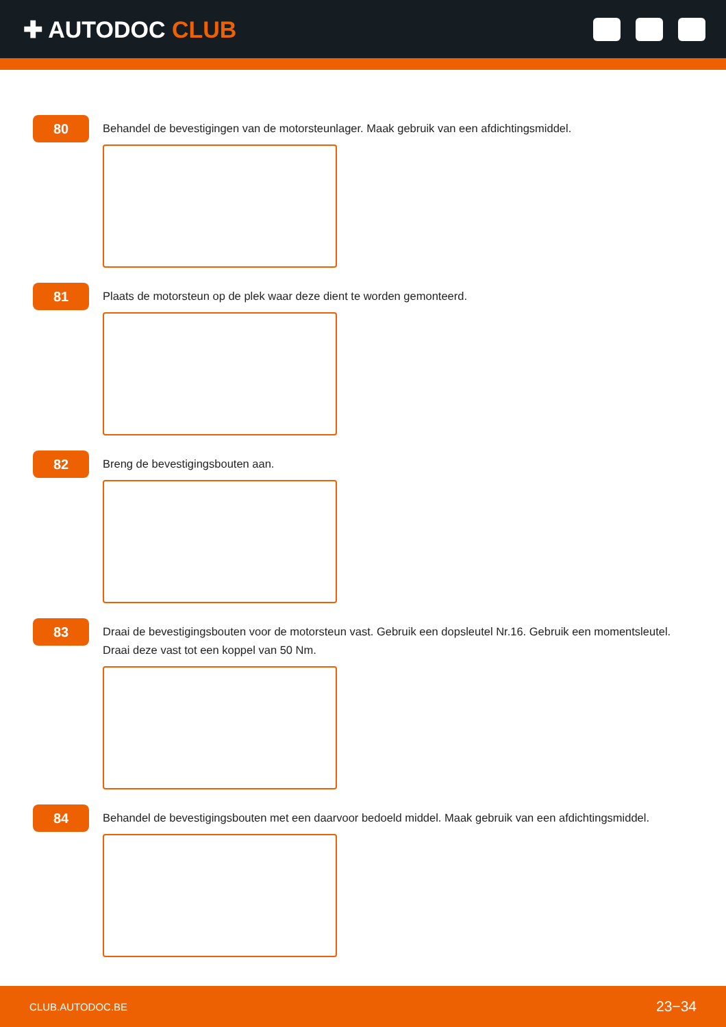✚ AUTODOC CLUB
80
Behandel de bevestigingen van de motorsteunlager. Maak gebruik van een afdichtingsmiddel.
81
Plaats de motorsteun op de plek waar deze dient te worden gemonteerd.
82
Breng de bevestigingsbouten aan.
83
Draai de bevestigingsbouten voor de motorsteun vast. Gebruik een dopsleutel Nr.16. Gebruik een momentsleutel.
Draai deze vast tot een koppel van 50 Nm.
84
Behandel de bevestigingsbouten met een daarvoor bedoeld middel. Maak gebruik van een afdichtingsmiddel.
CLUB.AUTODOC.BE 23−34